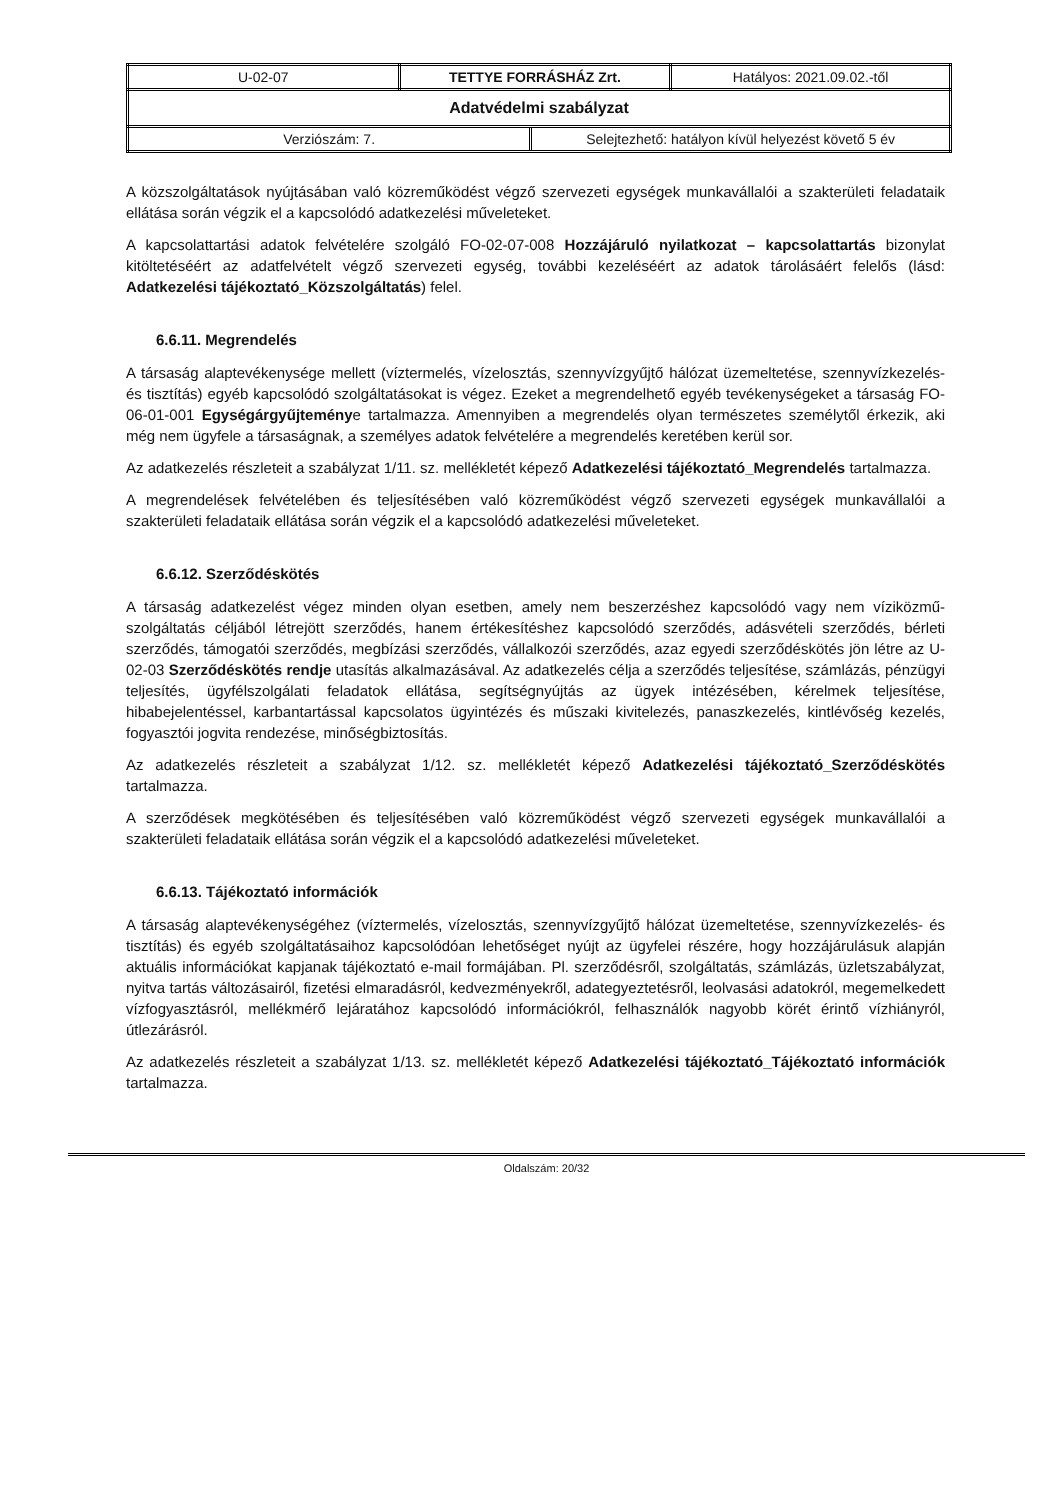| U-02-07 | TETTYE FORRÁSHÁZ Zrt. | Hatályos: 2021.09.02.-től |
| Adatvédelmi szabályzat | | |
| / Verziószám: 7. / Selejtezhető: hatályon kívül helyezést követő 5 év / | | |
A közszolgáltatások nyújtásában való közreműködést végző szervezeti egységek munkavállalói a szakterületi feladataik ellátása során végzik el a kapcsolódó adatkezelési műveleteket.
A kapcsolattartási adatok felvételére szolgáló FO-02-07-008 Hozzájáruló nyilatkozat – kapcsolattartás bizonylat kitöltetéséért az adatfelvételt végző szervezeti egység, további kezeléséért az adatok tárolásáért felelős (lásd: Adatkezelési tájékoztató_Közszolgáltatás) felel.
6.6.11. Megrendelés
A társaság alaptevékenysége mellett (víztermelés, vízelosztás, szennyvízgyűjtő hálózat üzemeltetése, szennyvízkezelés- és tisztítás) egyéb kapcsolódó szolgáltatásokat is végez. Ezeket a megrendelhető egyéb tevékenységeket a társaság FO-06-01-001 Egységárgyűjteménye tartalmazza. Amennyiben a megrendelés olyan természetes személytől érkezik, aki még nem ügyfele a társaságnak, a személyes adatok felvételére a megrendelés keretében kerül sor.
Az adatkezelés részleteit a szabályzat 1/11. sz. mellékletét képező Adatkezelési tájékoztató_Megrendelés tartalmazza.
A megrendelések felvételében és teljesítésében való közreműködést végző szervezeti egységek munkavállalói a szakterületi feladataik ellátása során végzik el a kapcsolódó adatkezelési műveleteket.
6.6.12. Szerződéskötés
A társaság adatkezelést végez minden olyan esetben, amely nem beszerzéshez kapcsolódó vagy nem víziközmű-szolgáltatás céljából létrejött szerződés, hanem értékesítéshez kapcsolódó szerződés, adásvételi szerződés, bérleti szerződés, támogatói szerződés, megbízási szerződés, vállalkozói szerződés, azaz egyedi szerződéskötés jön létre az U-02-03 Szerződéskötés rendje utasítás alkalmazásával. Az adatkezelés célja a szerződés teljesítése, számlázás, pénzügyi teljesítés, ügyfélszolgálati feladatok ellátása, segítségnyújtás az ügyek intézésében, kérelmek teljesítése, hibabejelentéssel, karbantartással kapcsolatos ügyintézés és műszaki kivitelezés, panaszkezelés, kintlévőség kezelés, fogyasztói jogvita rendezése, minőségbiztosítás.
Az adatkezelés részleteit a szabályzat 1/12. sz. mellékletét képező Adatkezelési tájékoztató_Szerződéskötés tartalmazza.
A szerződések megkötésében és teljesítésében való közreműködést végző szervezeti egységek munkavállalói a szakterületi feladataik ellátása során végzik el a kapcsolódó adatkezelési műveleteket.
6.6.13. Tájékoztató információk
A társaság alaptevékenységéhez (víztermelés, vízelosztás, szennyvízgyűjtő hálózat üzemeltetése, szennyvízkezelés- és tisztítás) és egyéb szolgáltatásaihoz kapcsolódóan lehetőséget nyújt az ügyfelei részére, hogy hozzájárulásuk alapján aktuális információkat kapjanak tájékoztató e-mail formájában. Pl. szerződésről, szolgáltatás, számlázás, üzletszabályzat, nyitva tartás változásairól, fizetési elmaradásról, kedvezményekről, adategyeztetésről, leolvasási adatokról, megemelkedett vízfogyasztásról, mellékmérő lejáratához kapcsolódó információkról, felhasználók nagyobb körét érintő vízhiányról, útlezárásról.
Az adatkezelés részleteit a szabályzat 1/13. sz. mellékletét képező Adatkezelési tájékoztató_Tájékoztató információk tartalmazza.
Oldalszám: 20/32